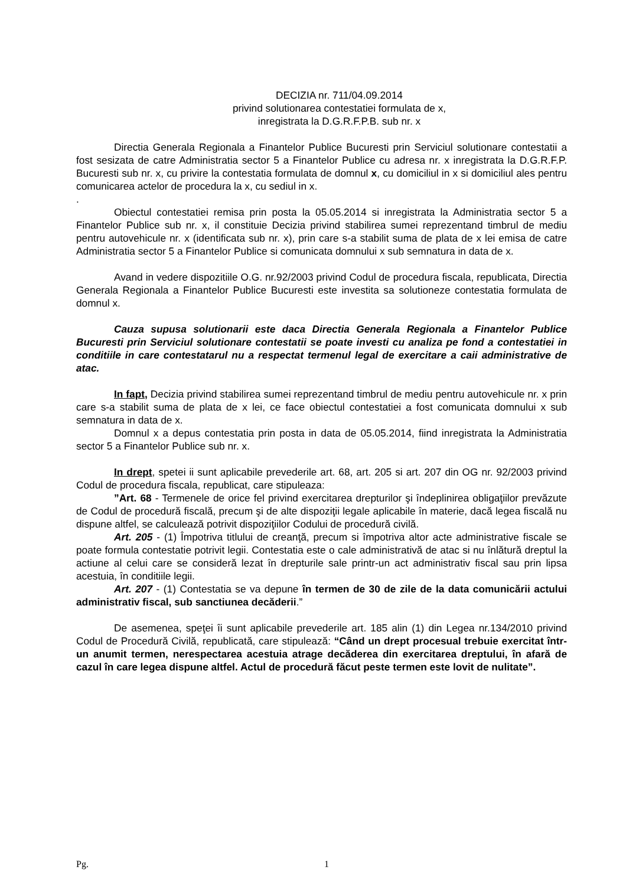DECIZIA nr. 711/04.09.2014
privind solutionarea contestatiei formulata de x,
inregistrata la D.G.R.F.P.B. sub nr. x
Directia Generala Regionala a Finantelor Publice Bucuresti prin Serviciul solutionare contestatii a fost sesizata de catre Administratia sector 5 a Finantelor Publice cu adresa nr. x inregistrata la D.G.R.F.P. Bucuresti sub nr. x, cu privire la contestatia formulata de domnul x, cu domiciliul in x si domiciliul ales pentru comunicarea actelor de procedura la x, cu sediul in x.
.
Obiectul contestatiei remisa prin posta la 05.05.2014 si inregistrata la Administratia sector 5 a Finantelor Publice sub nr. x, il constituie Decizia privind stabilirea sumei reprezentand timbrul de mediu pentru autovehicule nr. x (identificata sub nr. x), prin care s-a stabilit suma de plata de x lei emisa de catre Administratia sector 5 a Finantelor Publice si comunicata domnului x sub semnatura in data de x.
Avand in vedere dispozitiile O.G. nr.92/2003 privind Codul de procedura fiscala, republicata, Directia Generala Regionala a Finantelor Publice Bucuresti este investita sa solutioneze contestatia formulata de domnul x.
Cauza supusa solutionarii este daca Directia Generala Regionala a Finantelor Publice Bucuresti prin Serviciul solutionare contestatii se poate investi cu analiza pe fond a contestatiei in conditiile in care contestatarul nu a respectat termenul legal de exercitare a caii administrative de atac.
In fapt, Decizia privind stabilirea sumei reprezentand timbrul de mediu pentru autovehicule nr. x prin care s-a stabilit suma de plata de x lei, ce face obiectul contestatiei a fost comunicata domnului x sub semnatura in data de x.
Domnul x a depus contestatia prin posta in data de 05.05.2014, fiind inregistrata la Administratia sector 5 a Finantelor Publice sub nr. x.
In drept, spetei ii sunt aplicabile prevederile art. 68, art. 205 si art. 207 din OG nr. 92/2003 privind Codul de procedura fiscala, republicat, care stipuleaza:
”Art. 68 - Termenele de orice fel privind exercitarea drepturilor şi îndeplinirea obligaţiilor prevăzute de Codul de procedură fiscală, precum şi de alte dispoziţii legale aplicabile în materie, dacă legea fiscală nu dispune altfel, se calculează potrivit dispoziţiilor Codului de procedură civilă.
Art. 205 - (1) Împotriva titlului de creanţă, precum si împotriva altor acte administrative fiscale se poate formula contestatie potrivit legii. Contestatia este o cale administrativă de atac si nu înlătură dreptul la actiune al celui care se consideră lezat în drepturile sale printr-un act administrativ fiscal sau prin lipsa acestuia, în conditiile legii.
Art. 207 - (1) Contestatia se va depune în termen de 30 de zile de la data comunicării actului administrativ fiscal, sub sanctiunea decăderii.”
De asemenea, speţei îi sunt aplicabile prevederile art. 185 alin (1) din Legea nr.134/2010 privind Codul de Procedură Civilă, republicată, care stipulează: “Când un drept procesual trebuie exercitat într-un anumit termen, nerespectarea acestuia atrage decăderea din exercitarea dreptului, în afară de cazul în care legea dispune altfel. Actul de procedură făcut peste termen este lovit de nulitate”.
Pg. 1